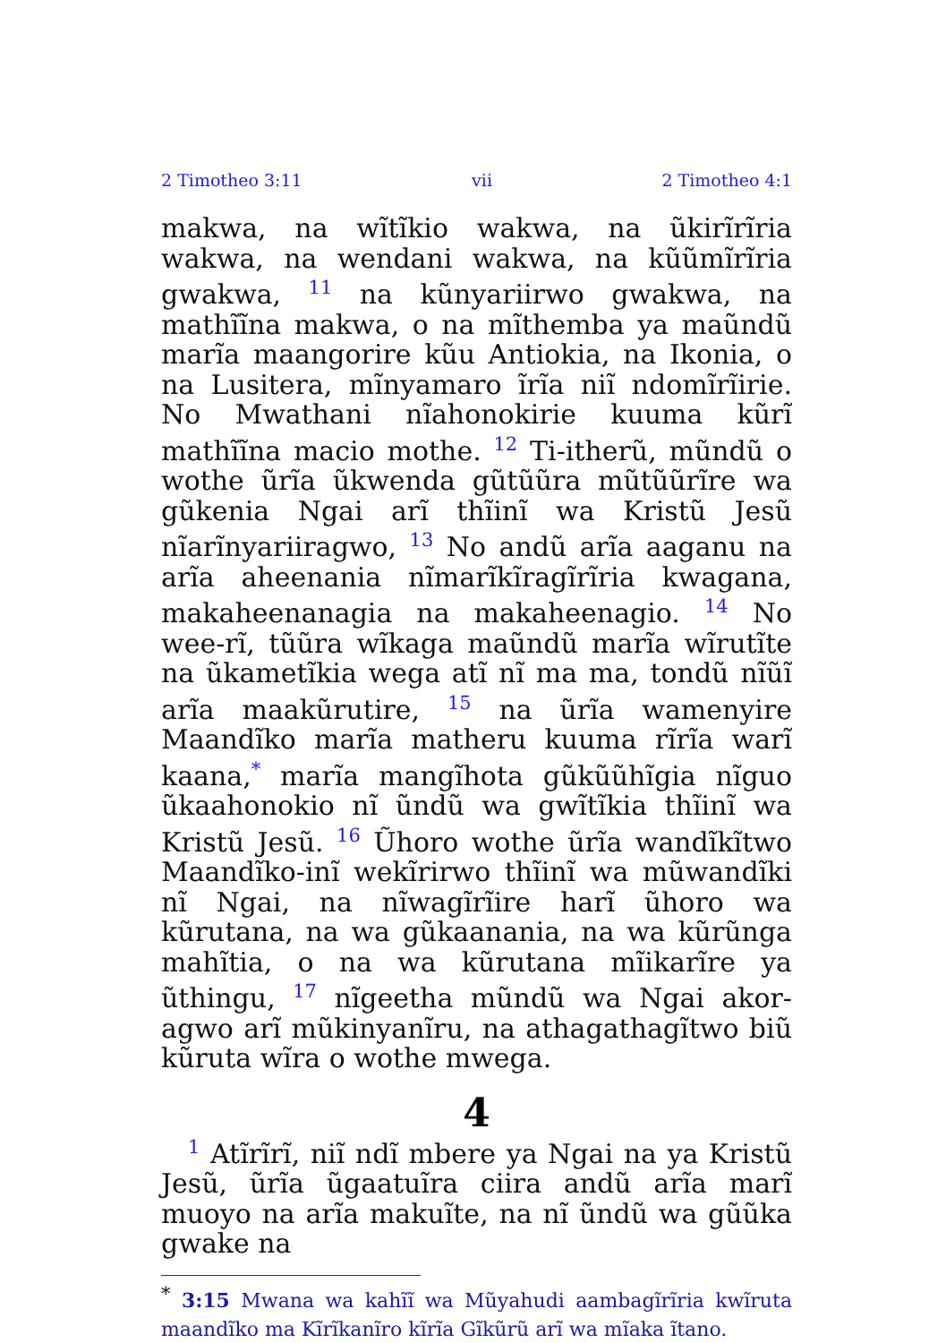2 Timotheo 3:11 vii 2 Timotheo 4:1
makwa, na wĩtĩkio wakwa, na ũkirĩrĩria wakwa, na wendani wakwa, na kũũmĩrĩria gwakwa, <sup>11</sup> na kũnyariirwo gwakwa, na mathĩĩna makwa, o na mĩthemba ya maũndũ marĩa maan­gorire kũu Antiokia, na Ikonia, o na Lusit­era, mĩnyamaro ĩrĩa niĩ ndomĩrĩirie. No Mwathani nĩahonokirie kuuma kũrĩ mathĩĩna macio mothe. <sup>12</sup> Ti-itherũ, mũndũ o wothe ũrĩa ũkwenda gũtũũra mũtũũrĩre wa gũkenia Ngai arĩ thĩinĩ wa Kristũ Jesũ nĩarĩnyariiragwo, <sup>13</sup> No andũ arĩa aaganu na arĩa aheenania nĩmarĩkĩragĩrĩria kwagana, makaheenanagia na makaheenagio. <sup>14</sup> No wee-rĩ, tũũra wĩkaga maũndũ marĩa wĩrutĩte na ũkametĩkia wega atĩ nĩ ma ma, tondũ nĩũĩ arĩa maakũrutire, <sup>15</sup> na ũrĩa wamenyire Maandĩko marĩa matheru kuuma rĩrĩa warĩ kaana,<sup>*</sup> marĩa mangĩhota gũkũũhĩgia nĩguo ũkaahonokio nĩ ũndũ wa gwĩtĩkia thĩinĩ wa Kristũ Jesũ. <sup>16</sup> Ũhoro wothe ũrĩa wandĩkĩtwo Maandĩko-inĩ wekĩrirwo thĩinĩ wa mũwandĩki nĩ Ngai, na nĩwagĩrĩire harĩ ũhoro wa kũrutana, na wa gũkaanania, na wa kũrũnga mahĩtia, o na wa kũrutana mĩikarĩre ya ũthingu, <sup>17</sup> nĩgeetha mũndũ wa Ngai akor­agwo arĩ mũkinyanĩru, na athagathagĩtwo biũ kũruta wĩra o wothe mwega.
4
<sup>1</sup> Atĩrĩrĩ, niĩ ndĩ mbere ya Ngai na ya Kristũ Jesũ, ũrĩa ũgaatuĩra ciira andũ arĩa marĩ muoyo na arĩa makuĩte, na nĩ ũndũ wa gũũka gwake na
<sup>*</sup> 3:15 Mwana wa kahĩĩ wa Mũyahudi aambagĩrĩria kwĩruta maandĩko ma Kĩrĩkanĩro kĩrĩa Gĩkũrũ arĩ wa mĩaka ĩtano.